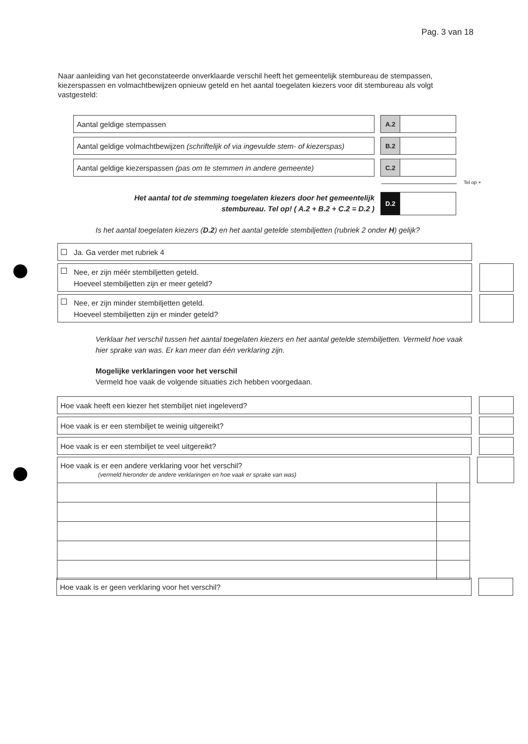Pag. 3 van 18
Naar aanleiding van het geconstateerde onverklaarde verschil heeft het gemeentelijk stembureau de stempassen, kiezerspassen en volmachtbewijzen opnieuw geteld en het aantal toegelaten kiezers voor dit stembureau als volgt vastgesteld:
Aantal geldige stempassen A.2
Aantal geldige volmachtbewijzen (schriftelijk of via ingevulde stem- of kiezerspas)
B.2
Aantal geldige kiezerspassen (pas om te stemmen in andere gemeente) C.2
Tel op +
Het aantal tot de stemming toegelaten kiezers door het gemeentelijk stembureau. Tel op! ( A.2 + B.2 + C.2 = D.2 )
D.2
Is het aantal toegelaten kiezers (D.2) en het aantal getelde stembiljetten (rubriek 2 onder H) gelijk?
Ja. Ga verder met rubriek 4
Nee, er zijn méér stembiljetten geteld.
Hoeveel stembiljetten zijn er meer geteld?
Nee, er zijn minder stembiljetten geteld.
Hoeveel stembiljetten zijn er minder geteld?
Verklaar het verschil tussen het aantal toegelaten kiezers en het aantal getelde stembiljetten. Vermeld hoe vaak hier sprake van was. Er kan meer dan één verklaring zijn.
Mogelijke verklaringen voor het verschil
Vermeld hoe vaak de volgende situaties zich hebben voorgedaan.
Hoe vaak heeft een kiezer het stembiljet niet ingeleverd?
Hoe vaak is er een stembiljet te weinig uitgereikt?
Hoe vaak is er een stembiljet te veel uitgereikt?
Hoe vaak is er een andere verklaring voor het verschil?
(vermeld hieronder de andere verklaringen en hoe vaak er sprake van was)
Hoe vaak is er geen verklaring voor het verschil?